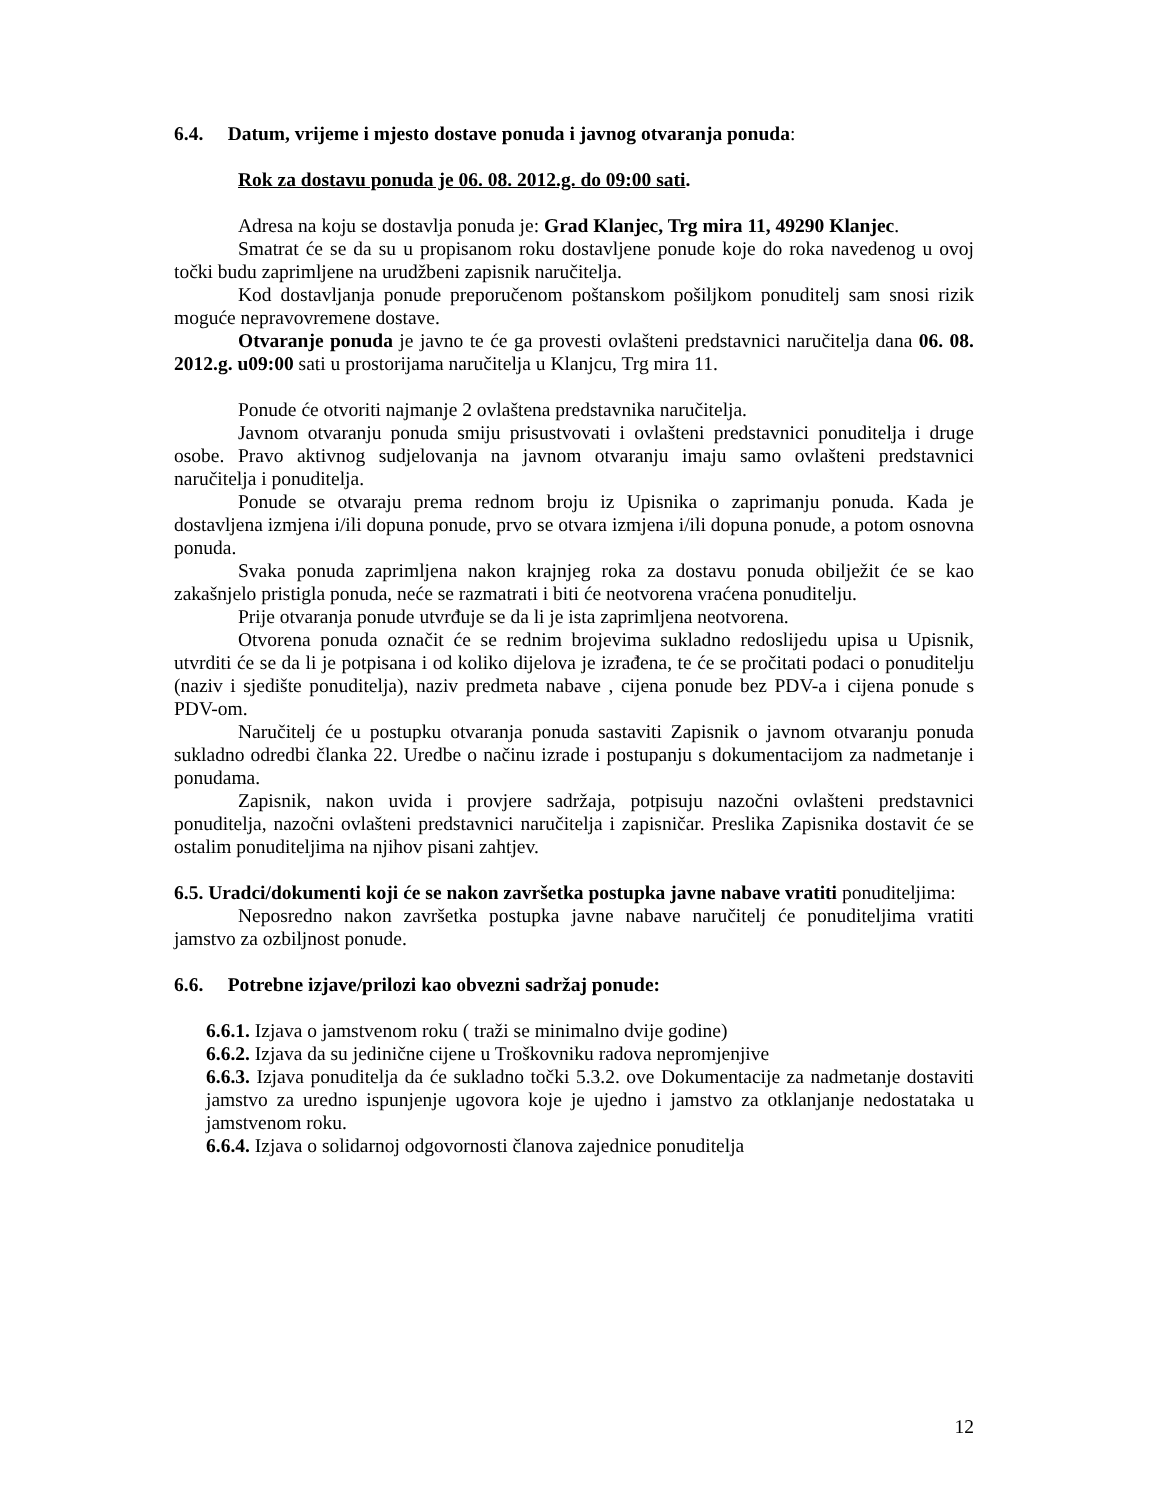6.4. Datum, vrijeme i mjesto dostave ponuda i javnog otvaranja ponuda:
Rok za dostavu ponuda je 06. 08. 2012.g. do 09:00 sati.
Adresa na koju se dostavlja ponuda je: Grad Klanjec, Trg mira 11, 49290 Klanjec.
Smatrat će se da su u propisanom roku dostavljene ponude koje do roka navedenog u ovoj točki budu zaprimljene na urudžbeni zapisnik naručitelja.
Kod dostavljanja ponude preporučenom poštanskom pošiljkom ponuditelj sam snosi rizik moguće nepravovremene dostave.
Otvaranje ponuda je javno te će ga provesti ovlašteni predstavnici naručitelja dana 06. 08. 2012.g. u09:00 sati u prostorijama naručitelja u Klanjcu, Trg mira 11.
Ponude će otvoriti najmanje 2 ovlaštena predstavnika naručitelja.
Javnom otvaranju ponuda smiju prisustvovati i ovlašteni predstavnici ponuditelja i druge osobe. Pravo aktivnog sudjelovanja na javnom otvaranju imaju samo ovlašteni predstavnici naručitelja i ponuditelja.
Ponude se otvaraju prema rednom broju iz Upisnika o zaprimanju ponuda. Kada je dostavljena izmjena i/ili dopuna ponude, prvo se otvara izmjena i/ili dopuna ponude, a potom osnovna ponuda.
Svaka ponuda zaprimljena nakon krajnjeg roka za dostavu ponuda obilježit će se kao zakašnjelo pristigla ponuda, neće se razmatrati i biti će neotvorena vraćena ponuditelju.
Prije otvaranja ponude utvrđuje se da li je ista zaprimljena neotvorena.
Otvorena ponuda označit će se rednim brojevima sukladno redoslijedu upisa u Upisnik, utvrditi će se da li je potpisana i od koliko dijelova je izrađena, te će se pročitati podaci o ponuditelju (naziv i sjedište ponuditelja), naziv predmeta nabave , cijena ponude bez PDV-a i cijena ponude s PDV-om.
Naručitelj će u postupku otvaranja ponuda sastaviti Zapisnik o javnom otvaranju ponuda sukladno odredbi članka 22. Uredbe o načinu izrade i postupanju s dokumentacijom za nadmetanje i ponudama.
Zapisnik, nakon uvida i provjere sadržaja, potpisuju nazočni ovlašteni predstavnici ponuditelja, nazočni ovlašteni predstavnici naručitelja i zapisničar. Preslika Zapisnika dostavit će se ostalim ponuditeljima na njihov pisani zahtjev.
6.5. Uradci/dokumenti koji će se nakon završetka postupka javne nabave vratiti ponuditeljima:
Neposredno nakon završetka postupka javne nabave naručitelj će ponuditeljima vratiti jamstvo za ozbiljnost ponude.
6.6. Potrebne izjave/prilozi kao obvezni sadržaj ponude:
6.6.1. Izjava o jamstvenom roku ( traži se minimalno dvije godine)
6.6.2. Izjava da su jedinične cijene u Troškovniku radova nepromjenjive
6.6.3. Izjava ponuditelja da će sukladno točki 5.3.2. ove Dokumentacije za nadmetanje dostaviti jamstvo za uredno ispunjenje ugovora koje je ujedno i jamstvo za otklanjanje nedostataka u jamstvenom roku.
6.6.4. Izjava o solidarnoj odgovornosti članova zajednice ponuditelja
12